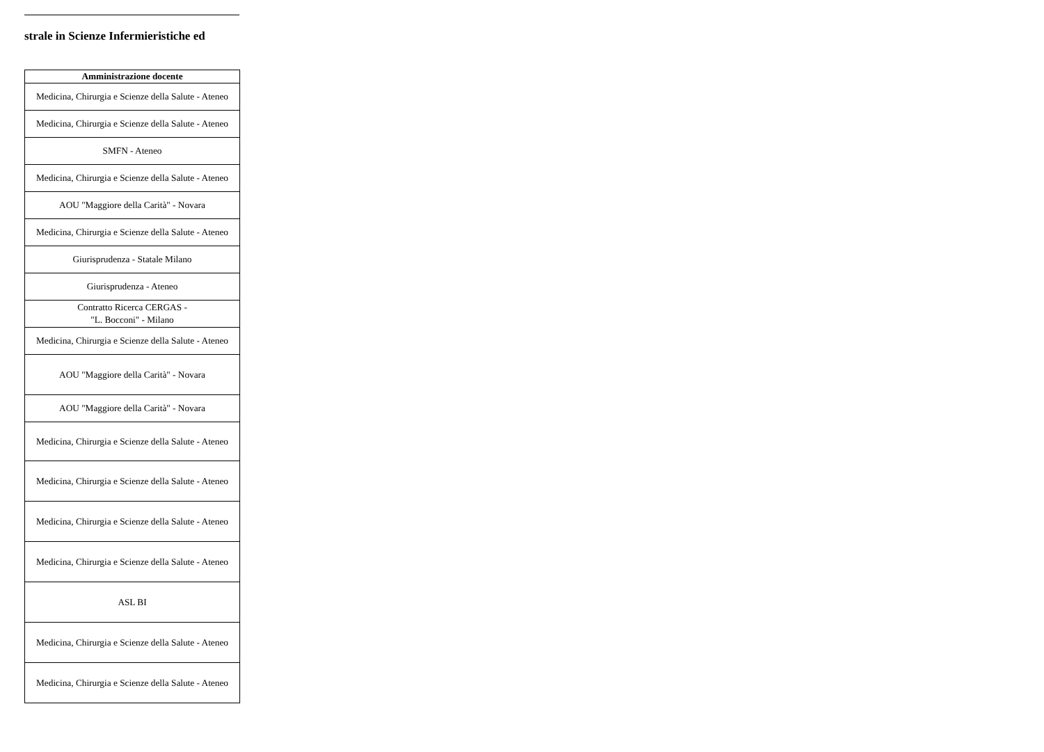strale in Scienze Infermieristiche ed
| Amministrazione docente |
| --- |
| Medicina, Chirurgia e Scienze della Salute - Ateneo |
| Medicina, Chirurgia e Scienze della Salute - Ateneo |
| SMFN - Ateneo |
| Medicina, Chirurgia e Scienze della Salute - Ateneo |
| AOU "Maggiore della Carità" - Novara |
| Medicina, Chirurgia e Scienze della Salute - Ateneo |
| Giurisprudenza - Statale Milano |
| Giurisprudenza - Ateneo |
| Contratto Ricerca CERGAS - "L. Bocconi" - Milano |
| Medicina, Chirurgia e Scienze della Salute - Ateneo |
| AOU "Maggiore della Carità" - Novara |
| AOU "Maggiore della Carità" - Novara |
| Medicina, Chirurgia e Scienze della Salute - Ateneo |
| Medicina, Chirurgia e Scienze della Salute - Ateneo |
| Medicina, Chirurgia e Scienze della Salute - Ateneo |
| Medicina, Chirurgia e Scienze della Salute - Ateneo |
| ASL BI |
| Medicina, Chirurgia e Scienze della Salute - Ateneo |
| Medicina, Chirurgia e Scienze della Salute - Ateneo |